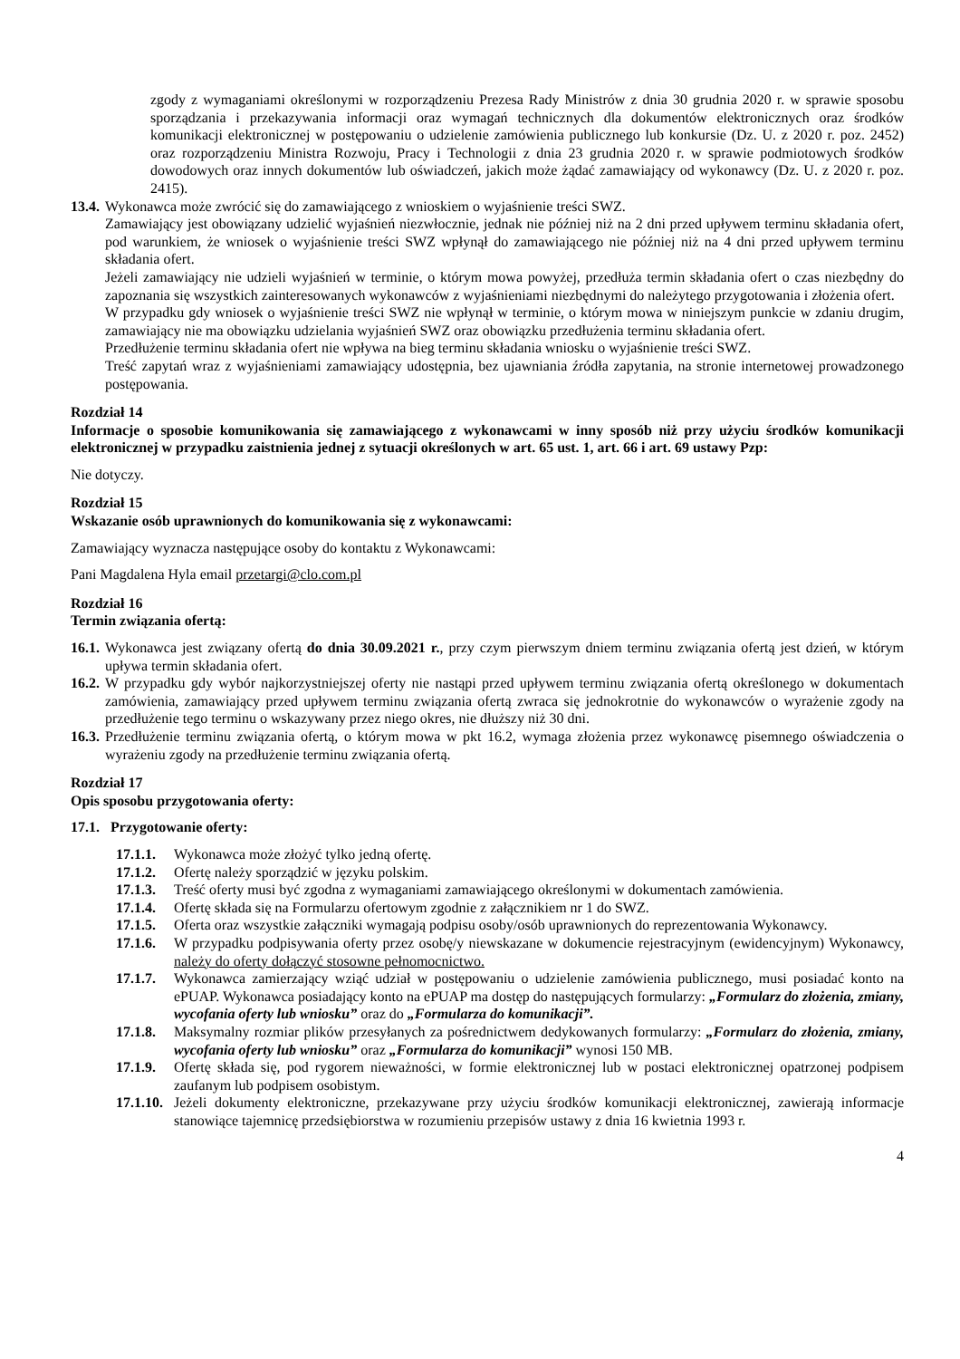zgody z wymaganiami określonymi w rozporządzeniu Prezesa Rady Ministrów z dnia 30 grudnia 2020 r. w sprawie sposobu sporządzania i przekazywania informacji oraz wymagań technicznych dla dokumentów elektronicznych oraz środków komunikacji elektronicznej w postępowaniu o udzielenie zamówienia publicznego lub konkursie (Dz. U. z 2020 r. poz. 2452) oraz rozporządzeniu Ministra Rozwoju, Pracy i Technologii z dnia 23 grudnia 2020 r. w sprawie podmiotowych środków dowodowych oraz innych dokumentów lub oświadczeń, jakich może żądać zamawiający od wykonawcy (Dz. U. z 2020 r. poz. 2415).
13.4. Wykonawca może zwrócić się do zamawiającego z wnioskiem o wyjaśnienie treści SWZ.
Zamawiający jest obowiązany udzielić wyjaśnień niezwłocznie, jednak nie później niż na 2 dni przed upływem terminu składania ofert, pod warunkiem, że wniosek o wyjaśnienie treści SWZ wpłynął do zamawiającego nie później niż na 4 dni przed upływem terminu składania ofert.
Jeżeli zamawiający nie udzieli wyjaśnień w terminie, o którym mowa powyżej, przedłuża termin składania ofert o czas niezbędny do zapoznania się wszystkich zainteresowanych wykonawców z wyjaśnieniami niezbędnymi do należytego przygotowania i złożenia ofert.
W przypadku gdy wniosek o wyjaśnienie treści SWZ nie wpłynął w terminie, o którym mowa w niniejszym punkcie w zdaniu drugim, zamawiający nie ma obowiązku udzielania wyjaśnień SWZ oraz obowiązku przedłużenia terminu składania ofert.
Przedłużenie terminu składania ofert nie wpływa na bieg terminu składania wniosku o wyjaśnienie treści SWZ.
Treść zapytań wraz z wyjaśnieniami zamawiający udostępnia, bez ujawniania źródła zapytania, na stronie internetowej prowadzonego postępowania.
Rozdział 14
Informacje o sposobie komunikowania się zamawiającego z wykonawcami w inny sposób niż przy użyciu środków komunikacji elektronicznej w przypadku zaistnienia jednej z sytuacji określonych w art. 65 ust. 1, art. 66 i art. 69 ustawy Pzp:
Nie dotyczy.
Rozdział 15
Wskazanie osób uprawnionych do komunikowania się z wykonawcami:
Zamawiający wyznacza następujące osoby do kontaktu z Wykonawcami:
Pani Magdalena Hyla email przetargi@clo.com.pl
Rozdział 16
Termin związania ofertą:
16.1. Wykonawca jest związany ofertą do dnia 30.09.2021 r., przy czym pierwszym dniem terminu związania ofertą jest dzień, w którym upływa termin składania ofert.
16.2. W przypadku gdy wybór najkorzystniejszej oferty nie nastąpi przed upływem terminu związania ofertą określonego w dokumentach zamówienia, zamawiający przed upływem terminu związania ofertą zwraca się jednokrotnie do wykonawców o wyrażenie zgody na przedłużenie tego terminu o wskazywany przez niego okres, nie dłuższy niż 30 dni.
16.3. Przedłużenie terminu związania ofertą, o którym mowa w pkt 16.2, wymaga złożenia przez wykonawcę pisemnego oświadczenia o wyrażeniu zgody na przedłużenie terminu związania ofertą.
Rozdział 17
Opis sposobu przygotowania oferty:
17.1. Przygotowanie oferty:
17.1.1. Wykonawca może złożyć tylko jedną ofertę.
17.1.2. Ofertę należy sporządzić w języku polskim.
17.1.3. Treść oferty musi być zgodna z wymaganiami zamawiającego określonymi w dokumentach zamówienia.
17.1.4. Ofertę składa się na Formularzu ofertowym zgodnie z załącznikiem nr 1 do SWZ.
17.1.5. Oferta oraz wszystkie załączniki wymagają podpisu osoby/osób uprawnionych do reprezentowania Wykonawcy.
17.1.6. W przypadku podpisywania oferty przez osobę/y niewskazane w dokumencie rejestracyjnym (ewidencyjnym) Wykonawcy, należy do oferty dołączyć stosowne pełnomocnictwo.
17.1.7. Wykonawca zamierzający wziąć udział w postępowaniu o udzielenie zamówienia publicznego, musi posiadać konto na ePUAP. Wykonawca posiadający konto na ePUAP ma dostęp do następujących formularzy: „Formularz do złożenia, zmiany, wycofania oferty lub wniosku” oraz do „Formularza do komunikacji”.
17.1.8. Maksymalny rozmiar plików przesyłanych za pośrednictwem dedykowanych formularzy: „Formularz do złożenia, zmiany, wycofania oferty lub wniosku” oraz „Formularza do komunikacji” wynosi 150 MB.
17.1.9. Ofertę składa się, pod rygorem nieważności, w formie elektronicznej lub w postaci elektronicznej opatrzonej podpisem zaufanym lub podpisem osobistym.
17.1.10. Jeżeli dokumenty elektroniczne, przekazywane przy użyciu środków komunikacji elektronicznej, zawierają informacje stanowiące tajemnicę przedsiębiorstwa w rozumieniu przepisów ustawy z dnia 16 kwietnia 1993 r.
4